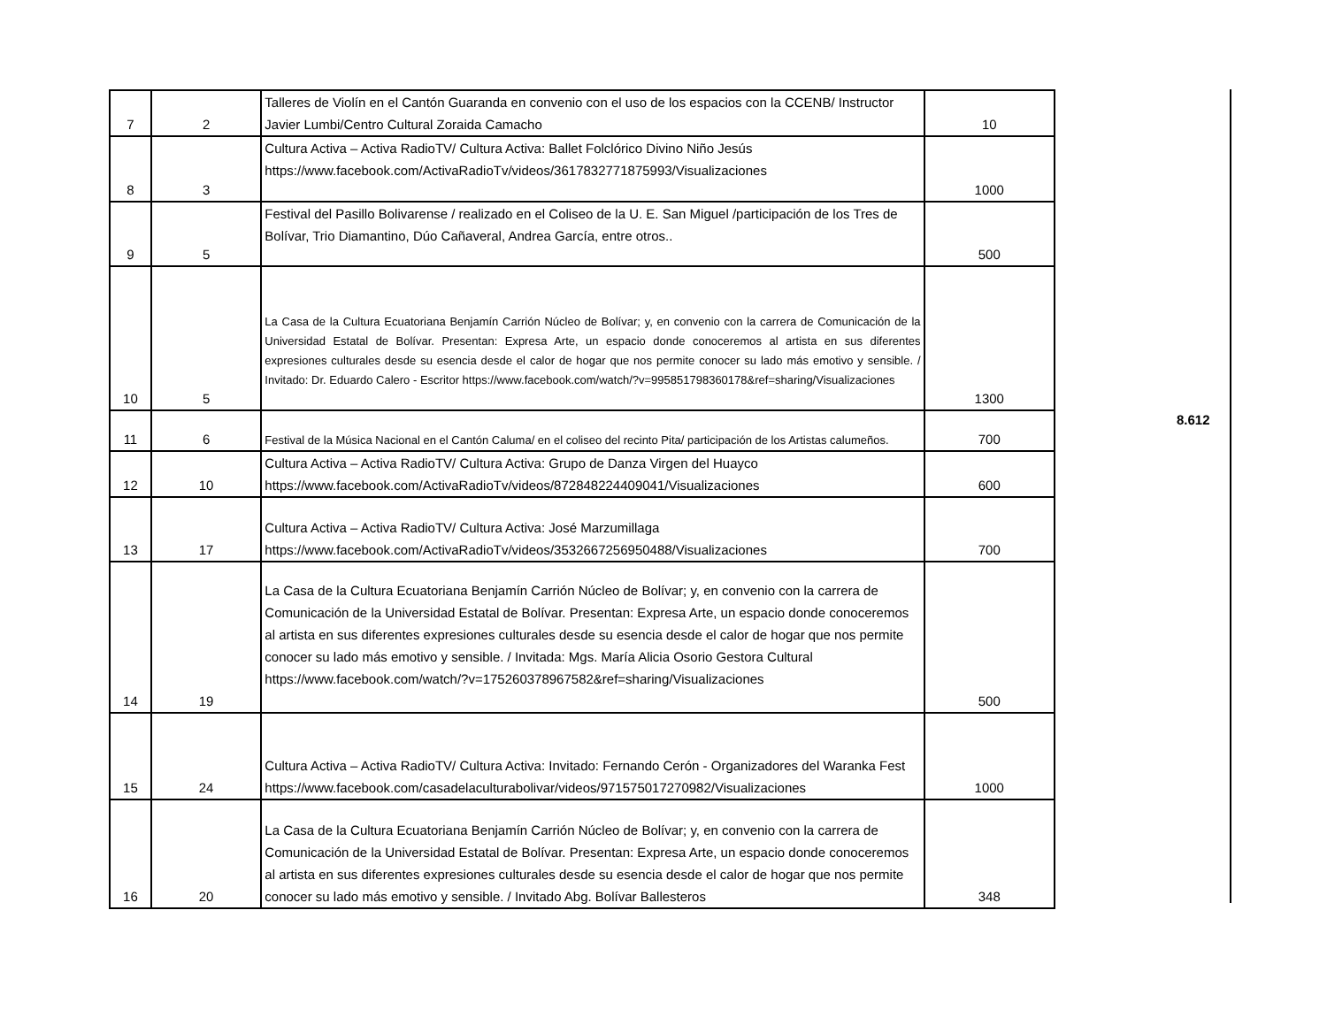| 7 | 2 | Talleres de Violín en el Cantón Guaranda en convenio con el uso de los espacios con la CCENB/ Instructor Javier Lumbi/Centro Cultural Zoraida Camacho | 10 |
| 8 | 3 | Cultura Activa – Activa RadioTV/ Cultura Activa: Ballet Folclórico Divino Niño Jesús https://www.facebook.com/ActivaRadioTv/videos/3617832771875993/Visualizaciones | 1000 |
| 9 | 5 | Festival del Pasillo Bolivarense / realizado en el Coliseo de la U. E. San Miguel /participación de los Tres de Bolívar, Trio Diamantino, Dúo Cañaveral, Andrea García, entre otros.. | 500 |
| 10 | 5 | La Casa de la Cultura Ecuatoriana Benjamín Carrión Núcleo de Bolívar; y, en convenio con la carrera de Comunicación de la Universidad Estatal de Bolívar. Presentan: Expresa Arte, un espacio donde conoceremos al artista en sus diferentes expresiones culturales desde su esencia desde el calor de hogar que nos permite conocer su lado más emotivo y sensible. / Invitado: Dr. Eduardo Calero - Escritor https://www.facebook.com/watch/?v=995851798360178&ref=sharing/Visualizaciones | 1300 |
| 11 | 6 | Festival de la Música Nacional en el Cantón Caluma/ en el coliseo del recinto Pita/ participación de los Artistas calumeños. | 700 |
| 12 | 10 | Cultura Activa – Activa RadioTV/ Cultura Activa: Grupo de Danza Virgen del Huayco https://www.facebook.com/ActivaRadioTv/videos/872848224409041/Visualizaciones | 600 |
| 13 | 17 | Cultura Activa – Activa RadioTV/ Cultura Activa: José Marzumillaga https://www.facebook.com/ActivaRadioTv/videos/3532667256950488/Visualizaciones | 700 |
| 14 | 19 | La Casa de la Cultura Ecuatoriana Benjamín Carrión Núcleo de Bolívar; y, en convenio con la carrera de Comunicación de la Universidad Estatal de Bolívar. Presentan: Expresa Arte, un espacio donde conoceremos al artista en sus diferentes expresiones culturales desde su esencia desde el calor de hogar que nos permite conocer su lado más emotivo y sensible. / Invitada: Mgs. María Alicia Osorio Gestora Cultural https://www.facebook.com/watch/?v=175260378967582&ref=sharing/Visualizaciones | 500 |
| 15 | 24 | Cultura Activa – Activa RadioTV/ Cultura Activa: Invitado: Fernando Cerón - Organizadores del Waranka Fest https://www.facebook.com/casadelaculturabolivar/videos/971575017270982/Visualizaciones | 1000 |
| 16 | 20 | La Casa de la Cultura Ecuatoriana Benjamín Carrión Núcleo de Bolívar; y, en convenio con la carrera de Comunicación de la Universidad Estatal de Bolívar. Presentan: Expresa Arte, un espacio donde conoceremos al artista en sus diferentes expresiones culturales desde su esencia desde el calor de hogar que nos permite conocer su lado más emotivo y sensible. / Invitado Abg. Bolívar Ballesteros | 348 |
8.612